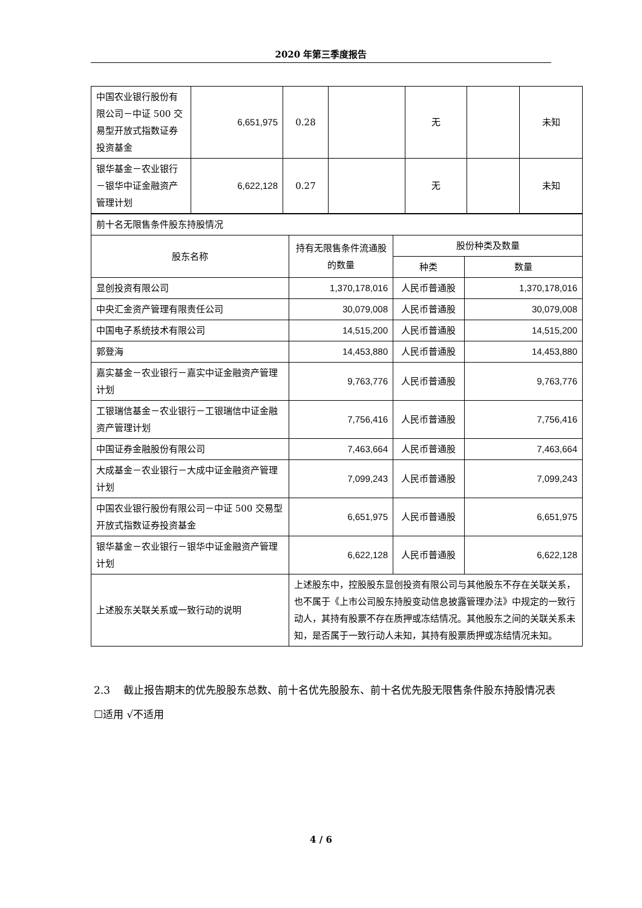2020 年第三季度报告
| 中国农业银行股份有限公司－中证 500 交易型开放式指数证券投资基金 | 6,651,975 | 0.28 | | 无 | | 未知 |
| 银华基金－农业银行－银华中证金融资产管理计划 | 6,622,128 | 0.27 | | 无 | | 未知 |
| 前十名无限售条件股东持股情况 | | | |
| 股东名称 | 持有无限售条件流通股的数量 | 股份种类及数量 | |
| | | 种类 | 数量 |
| 显创投资有限公司 | 1,370,178,016 | 人民币普通股 | 1,370,178,016 |
| 中央汇金资产管理有限责任公司 | 30,079,008 | 人民币普通股 | 30,079,008 |
| 中国电子系统技术有限公司 | 14,515,200 | 人民币普通股 | 14,515,200 |
| 郭登海 | 14,453,880 | 人民币普通股 | 14,453,880 |
| 嘉实基金－农业银行－嘉实中证金融资产管理计划 | 9,763,776 | 人民币普通股 | 9,763,776 |
| 工银瑞信基金－农业银行－工银瑞信中证金融资产管理计划 | 7,756,416 | 人民币普通股 | 7,756,416 |
| 中国证券金融股份有限公司 | 7,463,664 | 人民币普通股 | 7,463,664 |
| 大成基金－农业银行－大成中证金融资产管理计划 | 7,099,243 | 人民币普通股 | 7,099,243 |
| 中国农业银行股份有限公司－中证 500 交易型开放式指数证券投资基金 | 6,651,975 | 人民币普通股 | 6,651,975 |
| 银华基金－农业银行－银华中证金融资产管理计划 | 6,622,128 | 人民币普通股 | 6,622,128 |
| 上述股东关联关系或一致行动的说明 | 上述股东中，控股股东显创投资有限公司与其他股东不存在关联关系，也不属于《上市公司股东持股变动信息披露管理办法》中规定的一致行动人，其持有股票不存在质押或冻结情况。其他股东之间的关联关系未知，是否属于一致行动人未知，其持有股票质押或冻结情况未知。 | | |
2.3　 截止报告期末的优先股股东总数、前十名优先股股东、前十名优先股无限售条件股东持股情况表
☐适用 √不适用
4 / 6